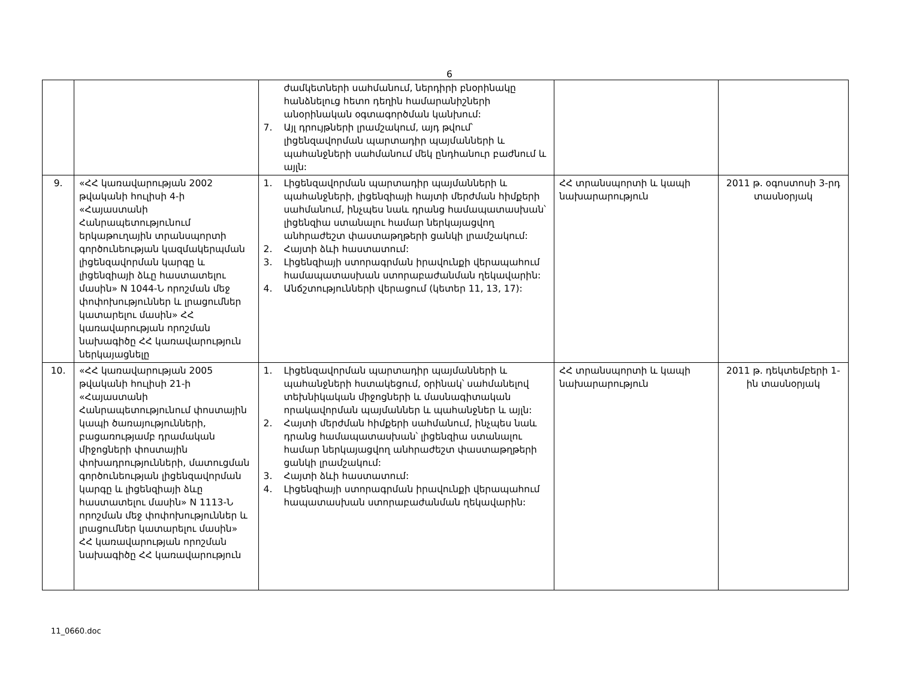6
| | | ժամկետների սահմանում, ներդիրի բնօրինակը հանձնելուց հետո դեղին համարանիշների անօրինական օգտագործման կանխում: 7. Այլ դրույթների լրամշակում, այդ թվում՝ լիցենզավորման պարտադիր պայմանների և պահանջների սահմանում մեկ ընդհանուր բաժնում և այլն: | | |
| 9. | «ՀՀ կառավարության 2002 թվականի հուլիսի 4-ի «Հայաստանի Հանրապետությունում երկաթուղային տրանսպորտի գործունեության կազմակերպման լիցենզավորման կարգը և լիցենզիայի ձևը հաստատելու մասին» N 1044-Ն որոշման մեջ փոփոխություններ և լրացումներ կատարելու մասին» ՀՀ կառավարության որոշման նախագիծը ՀՀ կառավարություն ներկայացնելը | 1. Լիցենզավորման պարտադիր պայմանների և պահանջների, լիցենզիայի հայտի մերժման հիմքերի սահմանում, ինչպես նաև դրանց համապատասխան՝ լիցենզիա ստանալու համար ներկայացվող անհրաժեշտ փաստաթղթերի ցանկի լրամշակում: 2. Հայտի ձևի հաստատում: 3. Լիցենզիայի ստորագրման իրավունքի վերապահում համապատասխան ստորաբաժանման ղեկավարին: 4. Անճշտությունների վերացում (կետեր 11, 13, 17): | ՀՀ տրանսպորտի և կապի նախարարություն | 2011 թ. օգոստոսի 3-րդ տասնօրյակ |
| 10. | «ՀՀ կառավարության 2005 թվականի հուլիսի 21-ի «Հայաստանի Հանրապետությունում փոստային կապի ծառայությունների, բացառությամբ դրամական միջոցների փոստային փոխադրությունների, մատուցման գործունեության լիցենզավորման կարգը և լիցենզիայի ձևը հաստատելու մասին» N 1113-Ն որոշման մեջ փոփոխություններ և լրացումներ կատարելու մասին» ՀՀ կառավարության որոշման նախագիծը ՀՀ կառավարություն | 1. Լիցենզավորման պարտադիր պայմանների և պահանջների հստակեցում, օրինակ՝ սահմանելով տեխնիկական միջոցների և մասնագիտական որակավորման պայմաններ և պահանջներ և այլն: 2. Հայտի մերժման հիմքերի սահմանում, ինչպես նաև դրանց համապատասխան՝ լիցենզիա ստանալու համար ներկայացվող անհրաժեշտ փաստաթղթերի ցանկի լրամշակում: 3. Հայտի ձևի հաստատում: 4. Լիցենզիայի ստորագրման իրավունքի վերապահում հապատասխան ստորաբաժանման ղեկավարին: | ՀՀ տրանսպորտի և կապի նախարարություն | 2011 թ. դեկտեմբերի 1-ին տասնօրյակ |
11_0660.doc